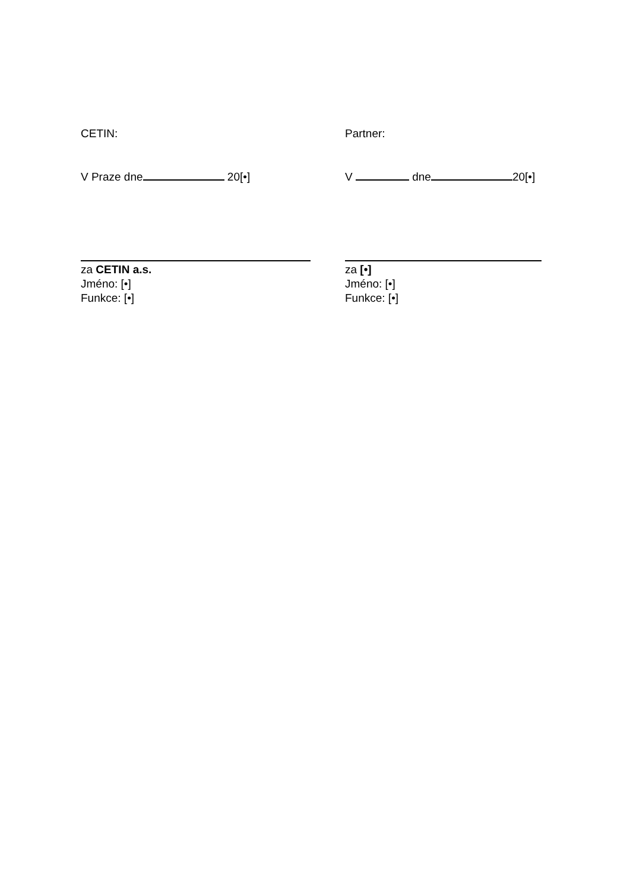CETIN:
V Praze dne 20[•]
za CETIN a.s.
Jméno: [•]
Funkce: [•]
Partner:
V dne 20[•]
za [•]
Jméno: [•]
Funkce: [•]